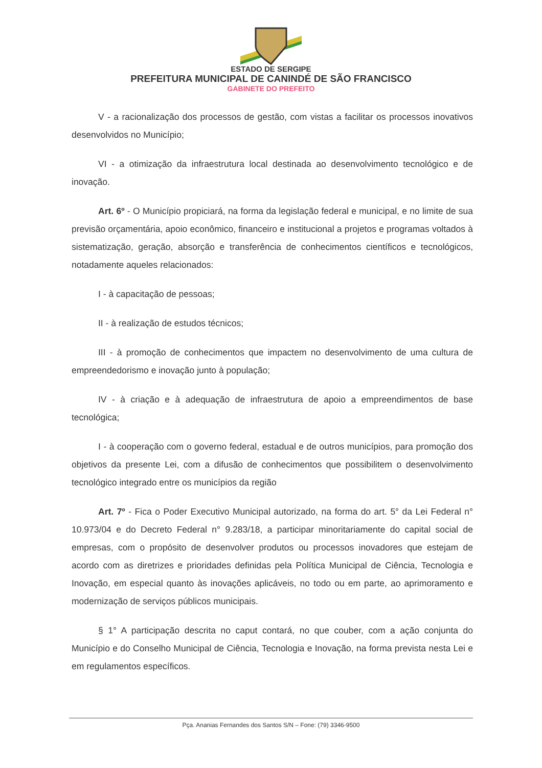ESTADO DE SERGIPE
PREFEITURA MUNICIPAL DE CANINDÉ DE SÃO FRANCISCO
GABINETE DO PREFEITO
V - a racionalização dos processos de gestão, com vistas a facilitar os processos inovativos desenvolvidos no Município;
VI - a otimização da infraestrutura local destinada ao desenvolvimento tecnológico e de inovação.
Art. 6º - O Município propiciará, na forma da legislação federal e municipal, e no limite de sua previsão orçamentária, apoio econômico, financeiro e institucional a projetos e programas voltados à sistematização, geração, absorção e transferência de conhecimentos científicos e tecnológicos, notadamente aqueles relacionados:
I - à capacitação de pessoas;
II - à realização de estudos técnicos;
III - à promoção de conhecimentos que impactem no desenvolvimento de uma cultura de empreendedorismo e inovação junto à população;
IV - à criação e à adequação de infraestrutura de apoio a empreendimentos de base tecnológica;
I - à cooperação com o governo federal, estadual e de outros municípios, para promoção dos objetivos da presente Lei, com a difusão de conhecimentos que possibilitem o desenvolvimento tecnológico integrado entre os municípios da região
Art. 7º - Fica o Poder Executivo Municipal autorizado, na forma do art. 5° da Lei Federal n° 10.973/04 e do Decreto Federal n° 9.283/18, a participar minoritariamente do capital social de empresas, com o propósito de desenvolver produtos ou processos inovadores que estejam de acordo com as diretrizes e prioridades definidas pela Política Municipal de Ciência, Tecnologia e Inovação, em especial quanto às inovações aplicáveis, no todo ou em parte, ao aprimoramento e modernização de serviços públicos municipais.
§ 1° A participação descrita no caput contará, no que couber, com a ação conjunta do Município e do Conselho Municipal de Ciência, Tecnologia e Inovação, na forma prevista nesta Lei e em regulamentos específicos.
Pça. Ananias Fernandes dos Santos S/N – Fone: (79) 3346-9500